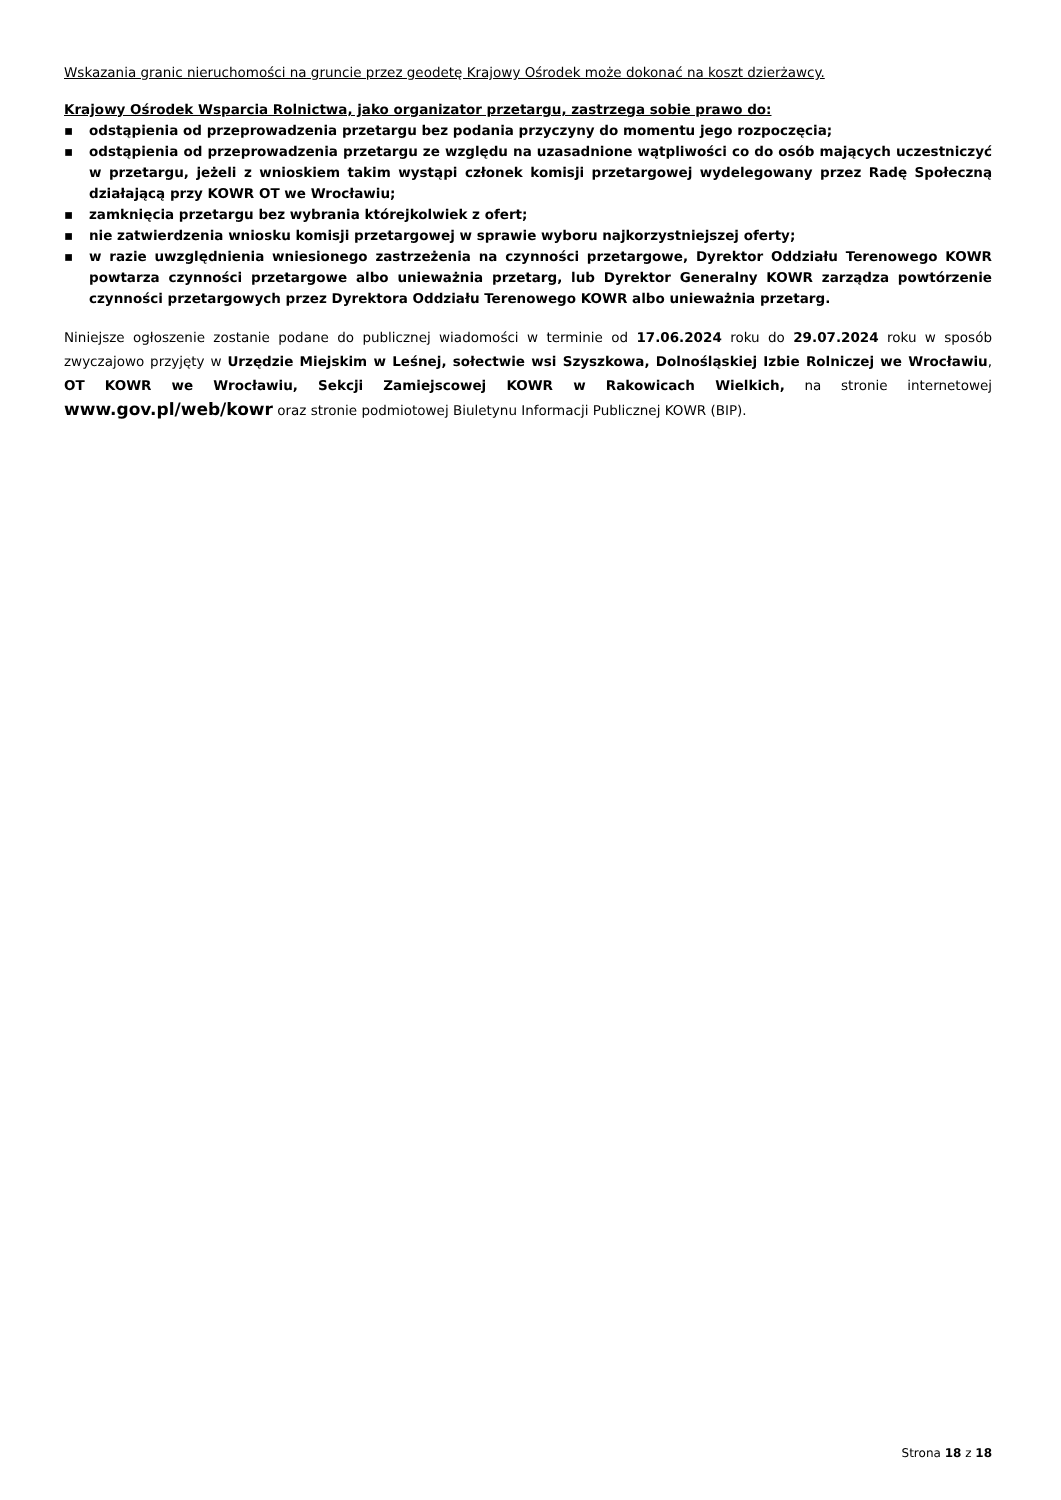Wskazania granic nieruchomości na gruncie przez geodetę Krajowy Ośrodek może dokonać na koszt dzierżawcy.
Krajowy Ośrodek Wsparcia Rolnictwa, jako organizator przetargu, zastrzega sobie prawo do:
▪ odstąpienia od przeprowadzenia przetargu bez podania przyczyny do momentu jego rozpoczęcia;
▪ odstąpienia od przeprowadzenia przetargu ze względu na uzasadnione wątpliwości co do osób mających uczestniczyć w przetargu, jeżeli z wnioskiem takim wystąpi członek komisji przetargowej wydelegowany przez Radę Społeczną działającą przy KOWR OT we Wrocławiu;
▪ zamknięcia przetargu bez wybrania którejkolwiek z ofert;
▪ nie zatwierdzenia wniosku komisji przetargowej w sprawie wyboru najkorzystniejszej oferty;
▪ w razie uwzględnienia wniesionego zastrzeżenia na czynności przetargowe, Dyrektor Oddziału Terenowego KOWR powtarza czynności przetargowe albo unieważnia przetarg, lub Dyrektor Generalny KOWR zarządza powtórzenie czynności przetargowych przez Dyrektora Oddziału Terenowego KOWR albo unieważnia przetarg.
Niniejsze ogłoszenie zostanie podane do publicznej wiadomości w terminie od 17.06.2024 roku do 29.07.2024 roku w sposób zwyczajowo przyjęty w Urzędzie Miejskim w Leśnej, sołectwie wsi Szyszkowa, Dolnośląskiej Izbie Rolniczej we Wrocławiu, OT KOWR we Wrocławiu, Sekcji Zamiejscowej KOWR w Rakowicach Wielkich, na stronie internetowej www.gov.pl/web/kowr oraz stronie podmiotowej Biuletynu Informacji Publicznej KOWR (BIP).
Strona 18 z 18